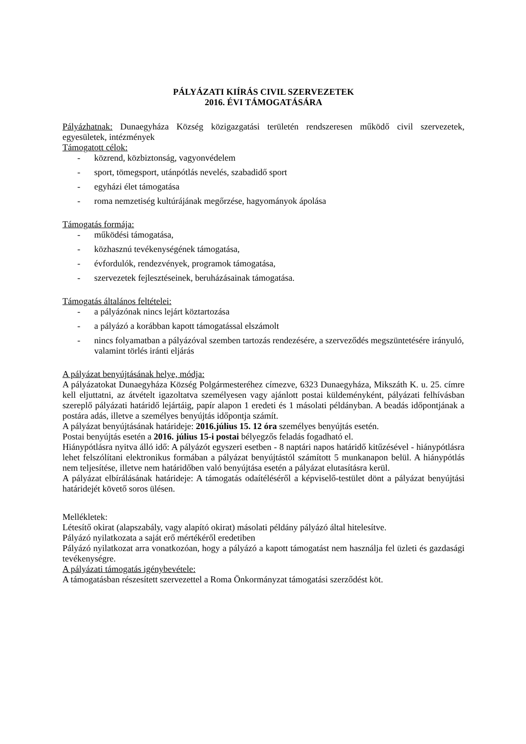PÁLYÁZATI KIÍRÁS CIVIL SZERVEZETEK
2016. ÉVI TÁMOGATÁSÁRA
Pályázhatnak: Dunaegyháza Község közigazgatási területén rendszeresen működő civil szervezetek, egyesületek, intézmények
Támogatott célok:
- közrend, közbiztonság, vagyonvédelem
- sport, tömegsport, utánpótlás nevelés, szabadidő sport
- egyházi élet támogatása
- roma nemzetiség kultúrájának megőrzése, hagyományok ápolása
Támogatás formája:
- működési támogatása,
- közhasznú tevékenységének támogatása,
- évfordulók, rendezvények, programok támogatása,
- szervezetek fejlesztéseinek, beruházásainak támogatása.
Támogatás általános feltételei:
- a pályázónak nincs lejárt köztartozása
- a pályázó a korábban kapott támogatással elszámolt
- nincs folyamatban a pályázóval szemben tartozás rendezésére, a szerveződés megszüntetésére irányuló, valamint törlés iránti eljárás
A pályázat benyújtásának helye, módja:
A pályázatokat Dunaegyháza Község Polgármesteréhez címezve, 6323 Dunaegyháza, Mikszáth K. u. 25. címre kell eljuttatni, az átvételt igazoltatva személyesen vagy ajánlott postai küldeményként, pályázati felhívásban szereplő pályázati határidő lejártáig, papír alapon 1 eredeti és 1 másolati példányban. A beadás időpontjának a postára adás, illetve a személyes benyújtás időpontja számít.
A pályázat benyújtásának határideje: 2016.július 15. 12 óra személyes benyújtás esetén.
Postai benyújtás esetén a 2016. július 15-i postai bélyegzős feladás fogadható el.
Hiánypótlásra nyitva álló idő: A pályázót egyszeri esetben - 8 naptári napos határidő kitűzésével - hiánypótlásra lehet felszólítani elektronikus formában a pályázat benyújtástól számított 5 munkanapon belül. A hiánypótlás nem teljesítése, illetve nem határidőben való benyújtása esetén a pályázat elutasításra kerül.
A pályázat elbírálásának határideje: A támogatás odaítéléséről a képviselő-testület dönt a pályázat benyújtási határidejét követő soros ülésen.
Mellékletek:
Létesítő okirat (alapszabály, vagy alapító okirat) másolati példány pályázó által hitelesítve.
Pályázó nyilatkozata a saját erő mértékéről eredetiben
Pályázó nyilatkozat arra vonatkozóan, hogy a pályázó a kapott támogatást nem használja fel üzleti és gazdasági tevékenységre.
A pályázati támogatás igénybevétele:
A támogatásban részesített szervezettel a Roma Önkormányzat támogatási szerződést köt.